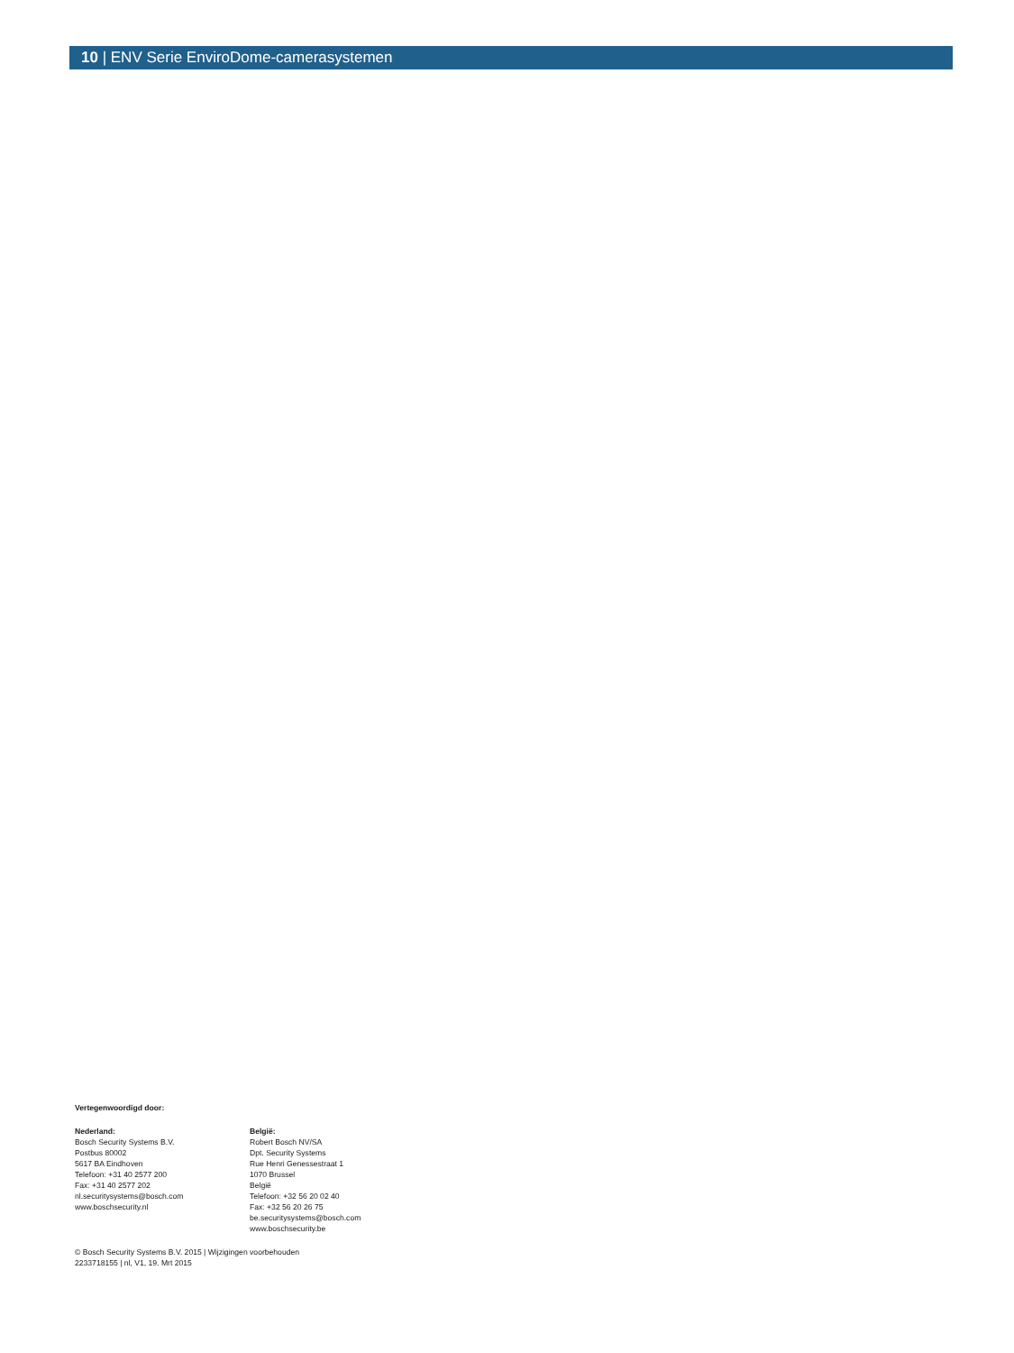10 | ENV Serie EnviroDome-camerasystemen
Vertegenwoordigd door:
Nederland:
Bosch Security Systems B.V.
Postbus 80002
5617 BA Eindhoven
Telefoon: +31 40 2577 200
Fax: +31 40 2577 202
nl.securitysystems@bosch.com
www.boschsecurity.nl
België:
Robert Bosch NV/SA
Dpt. Security Systems
Rue Henri Genessestraat 1
1070 Brussel
België
Telefoon: +32 56 20 02 40
Fax: +32 56 20 26 75
be.securitysystems@bosch.com
www.boschsecurity.be
© Bosch Security Systems B.V. 2015 | Wijzigingen voorbehouden
2233718155 | nl, V1, 19. Mrt 2015